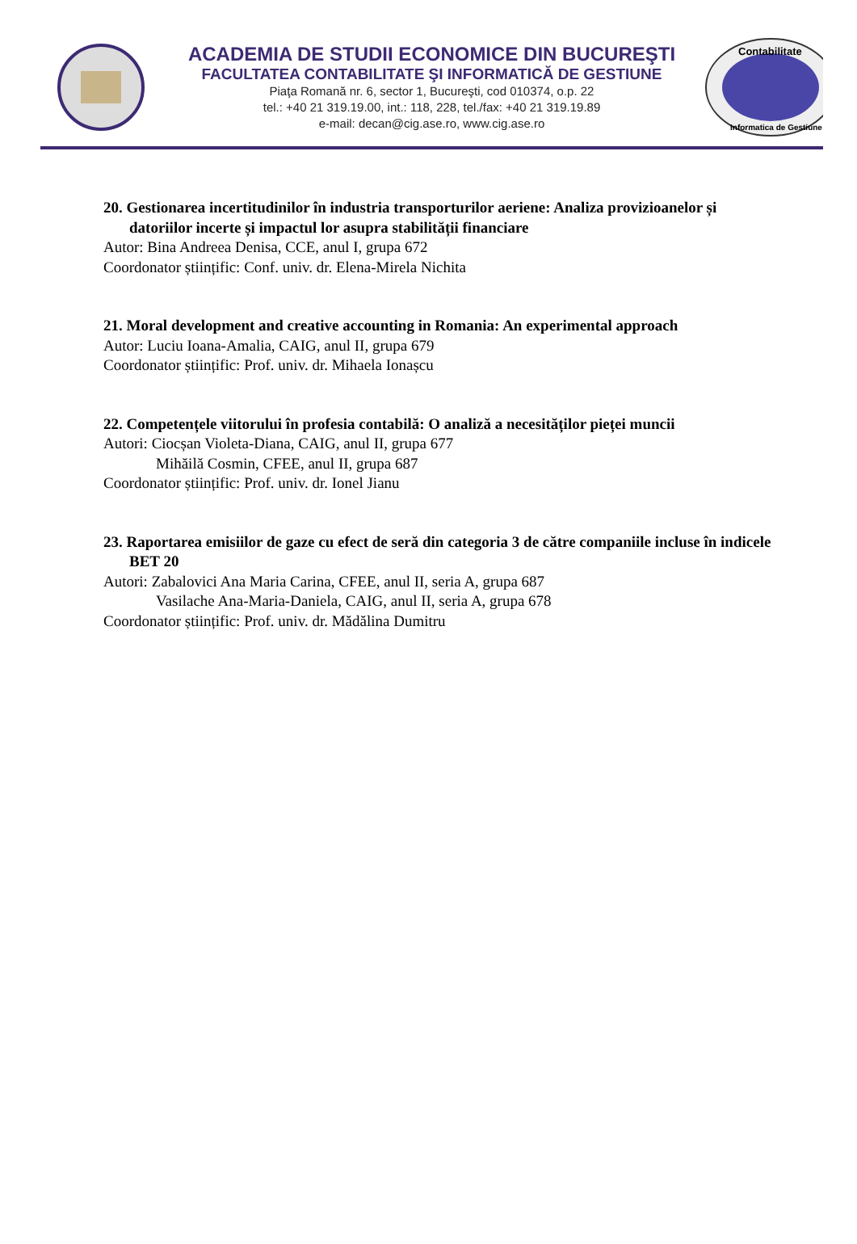ACADEMIA DE STUDII ECONOMICE DIN BUCUREŞTI
FACULTATEA CONTABILITATE ŞI INFORMATICĂ DE GESTIUNE
Piaţa Romană nr. 6, sector 1, Bucureşti, cod 010374, o.p. 22
tel.: +40 21 319.19.00, int.: 118, 228, tel./fax: +40 21 319.19.89
e-mail: decan@cig.ase.ro, www.cig.ase.ro
Contabilitate
Informatica de Gestiune
20. Gestionarea incertitudinilor în industria transporturilor aeriene: Analiza provizioanelor și datoriilor incerte și impactul lor asupra stabilității financiare
Autor: Bina Andreea Denisa, CCE, anul I, grupa 672
Coordonator științific: Conf. univ. dr. Elena-Mirela Nichita
21. Moral development and creative accounting in Romania: An experimental approach
Autor: Luciu Ioana-Amalia, CAIG, anul II, grupa 679
Coordonator științific: Prof. univ. dr. Mihaela Ionașcu
22. Competențele viitorului în profesia contabilă: O analiză a necesităților pieței muncii
Autori: Ciocșan Violeta-Diana, CAIG, anul II, grupa 677
Mihăilă Cosmin, CFEE, anul II, grupa 687
Coordonator științific: Prof. univ. dr. Ionel Jianu
23. Raportarea emisiilor de gaze cu efect de seră din categoria 3 de către companiile incluse în indicele BET 20
Autori: Zabalovici Ana Maria Carina, CFEE, anul II, seria A, grupa 687
Vasilache Ana-Maria-Daniela, CAIG, anul II, seria A, grupa 678
Coordonator științific: Prof. univ. dr. Mădălina Dumitru